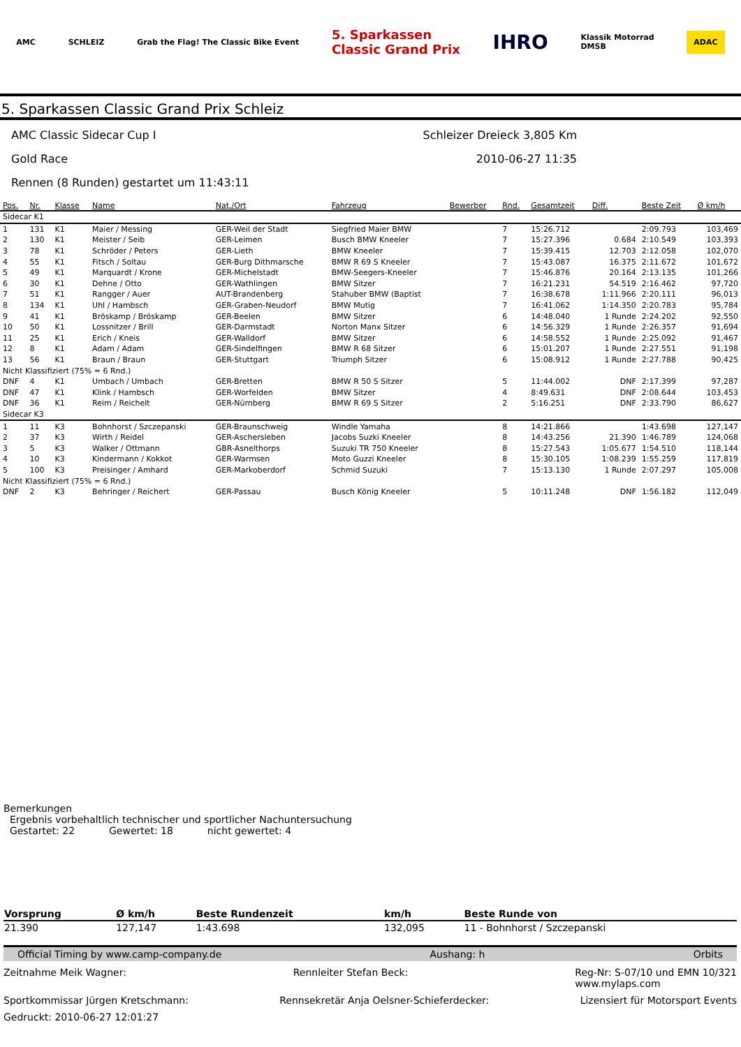AMC SCHLEIZ Grab the Flag! The Classic Bike Event 5. Sparkassen
Classic Grand Prix IHRO Klassik Motorrad
DMSB ADAC
5. Sparkassen Classic Grand Prix Schleiz
AMC Classic Sidecar Cup I Schleizer Dreieck 3,805 Km
Gold Race 2010-06-27 11:35
Rennen (8 Runden) gestartet um 11:43:11
| Pos. | Nr. | Klasse | Name | Nat./Ort | Fahrzeug | Bewerber | Rnd. | Gesamtzeit | Diff. | Beste Zeit | Ø km/h |
| --- | --- | --- | --- | --- | --- | --- | --- | --- | --- | --- | --- |
| Sidecar K1 | | | | | | | | | | | |
| 1 | 131 | K1 | Maier / Messing | GER-Weil der Stadt | Siegfried Maier BMW | | 7 | 15:26.712 | | 2:09.793 | 103,469 |
| 2 | 130 | K1 | Meister / Seib | GER-Leimen | Busch BMW Kneeler | | 7 | 15:27.396 | 0.684 | 2:10.549 | 103,393 |
| 3 | 78 | K1 | Schröder / Peters | GER-Lieth | BMW Kneeler | | 7 | 15:39.415 | 12.703 | 2:12.058 | 102,070 |
| 4 | 55 | K1 | Fitsch / Soltau | GER-Burg Dithmarsche | BMW R 69 S Kneeler | | 7 | 15:43.087 | 16.375 | 2:11.672 | 101,672 |
| 5 | 49 | K1 | Marquardt / Krone | GER-Michelstadt | BMW-Seegers-Kneeler | | 7 | 15:46.876 | 20.164 | 2:13.135 | 101,266 |
| 6 | 30 | K1 | Dehne / Otto | GER-Wathlingen | BMW Sitzer | | 7 | 16:21.231 | 54.519 | 2:16.462 | 97,720 |
| 7 | 51 | K1 | Rangger / Auer | AUT-Brandenberg | Stahuber BMW (Baptist | | 7 | 16:38.678 | 1:11.966 | 2:20.111 | 96,013 |
| 8 | 134 | K1 | Uhl / Hambsch | GER-Graben-Neudorf | BMW Mutig | | 7 | 16:41.062 | 1:14.350 | 2:20.783 | 95,784 |
| 9 | 41 | K1 | Bröskamp / Bröskamp | GER-Beelen | BMW Sitzer | | 6 | 14:48.040 | 1 Runde | 2:24.202 | 92,550 |
| 10 | 50 | K1 | Lossnitzer / Brill | GER-Darmstadt | Norton Manx Sitzer | | 6 | 14:56.329 | 1 Runde | 2:26.357 | 91,694 |
| 11 | 25 | K1 | Erich / Kneis | GER-Walldorf | BMW Sitzer | | 6 | 14:58.552 | 1 Runde | 2:25.092 | 91,467 |
| 12 | 8 | K1 | Adam / Adam | GER-Sindelfingen | BMW R 68 Sitzer | | 6 | 15:01.207 | 1 Runde | 2:27.551 | 91,198 |
| 13 | 56 | K1 | Braun / Braun | GER-Stuttgart | Triumph Sitzer | | 6 | 15:08.912 | 1 Runde | 2:27.788 | 90,425 |
| Nicht Klassifiziert (75% = 6 Rnd.) | | | | | | | | | | | |
| DNF | 4 | K1 | Umbach / Umbach | GER-Bretten | BMW R 50 S Sitzer | | 5 | 11:44.002 | DNF | 2:17.399 | 97,287 |
| DNF | 47 | K1 | Klink / Hambsch | GER-Worfelden | BMW Sitzer | | 4 | 8:49.631 | DNF | 2:08.644 | 103,453 |
| DNF | 36 | K1 | Reim / Reichelt | GER-Nürnberg | BMW R 69 S Sitzer | | 2 | 5:16.251 | DNF | 2:33.790 | 86,627 |
| Sidecar K3 | | | | | | | | | | | |
| 1 | 11 | K3 | Bohnhorst / Szczepanski | GER-Braunschweig | Windle Yamaha | | 8 | 14:21.866 | | 1:43.698 | 127,147 |
| 2 | 37 | K3 | Wirth / Reidel | GER-Aschersleben | Jacobs Suzki Kneeler | | 8 | 14:43.256 | 21.390 | 1:46.789 | 124,068 |
| 3 | 5 | K3 | Walker / Ottmann | GBR-Asnelthorps | Suzuki TR 750 Kneeler | | 8 | 15:27.543 | 1:05.677 | 1:54.510 | 118,144 |
| 4 | 10 | K3 | Kindermann / Kokkot | GER-Warmsen | Moto Guzzi Kneeler | | 8 | 15:30.105 | 1:08.239 | 1:55.259 | 117,819 |
| 5 | 100 | K3 | Preisinger / Amhard | GER-Markoberdorf | Schmid Suzuki | | 7 | 15:13.130 | 1 Runde | 2:07.297 | 105,008 |
| Nicht Klassifiziert (75% = 6 Rnd.) | | | | | | | | | | | |
| DNF | 2 | K3 | Behringer / Reichert | GER-Passau | Busch König Kneeler | | 5 | 10:11.248 | DNF | 1:56.182 | 112,049 |
Bemerkungen
Ergebnis vorbehaltlich technischer und sportlicher Nachuntersuchung
Gestartet: 22 Gewertet: 18 nicht gewertet: 4
| Vorsprung | Ø km/h | Beste Rundenzeit | km/h | Beste Runde von |
| --- | --- | --- | --- | --- |
| 21.390 | 127,147 | 1:43.698 | 132,095 | 11 - Bohnhorst / Szczepanski |
Official Timing by www.camp-company.de Aushang: h Orbits
Zeitnahme Meik Wagner: Rennleiter Stefan Beck: Reg-Nr: S-07/10 und EMN 10/321
www.mylaps.com
Sportkommissar Jürgen Kretschmann: Rennsekretär Anja Oelsner-Schieferdecker: Lizensiert für Motorsport Events
Gedruckt: 2010-06-27 12:01:27